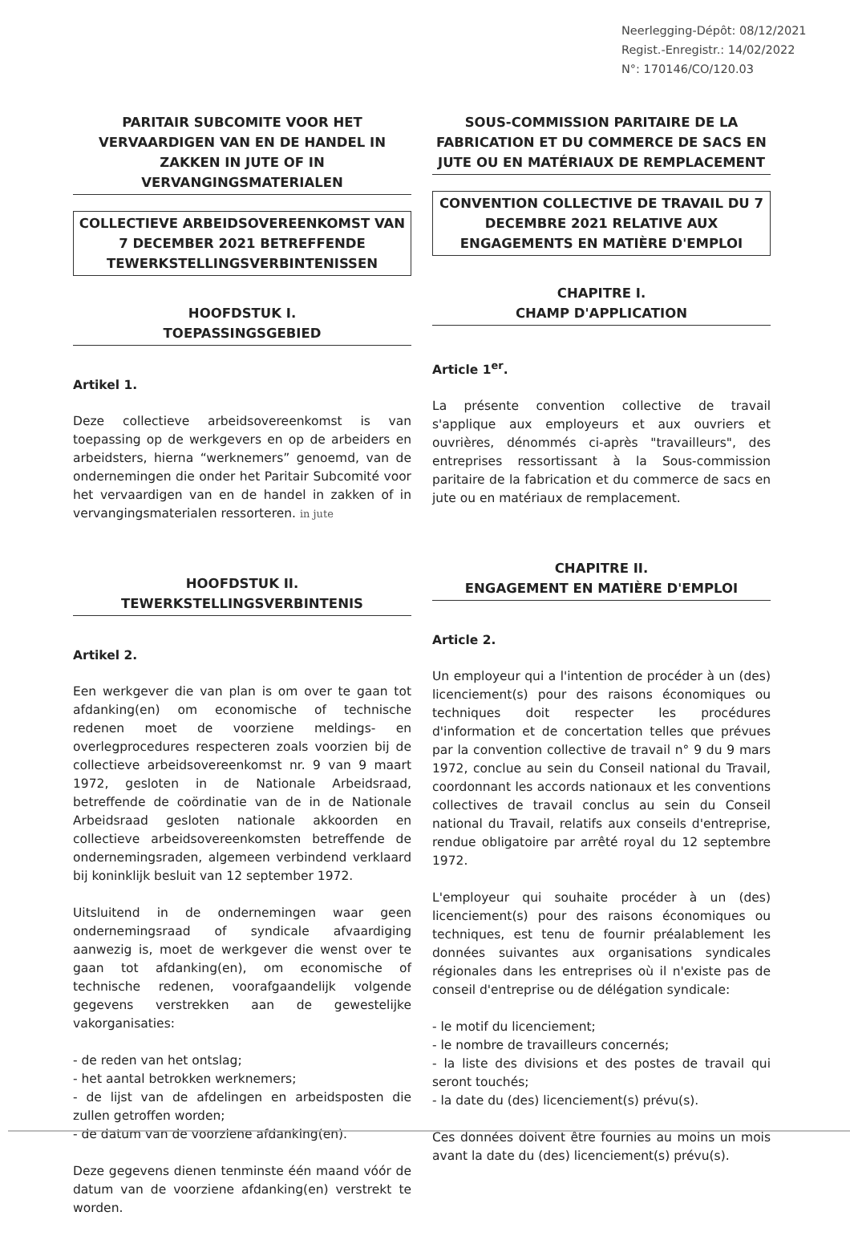Neerlegging-Dépôt: 08/12/2021
Regist.-Enregistr.: 14/02/2022
N°: 170146/CO/120.03
PARITAIR SUBCOMITE VOOR HET VERVAARDIGEN VAN EN DE HANDEL IN ZAKKEN IN JUTE OF IN VERVANGINGSMATERIALEN
COLLECTIEVE ARBEIDSOVEREENKOMST VAN 7 DECEMBER 2021 BETREFFENDE TEWERKSTELLINGSVERBINTENISSEN
HOOFDSTUK I.
TOEPASSINGSGEBIED
Artikel 1.
Deze collectieve arbeidsovereenkomst is van toepassing op de werkgevers en op de arbeiders en arbeidsters, hierna “werknemers” genoemd, van de ondernemingen die onder het Paritair Subcomité voor het vervaardigen van en de handel in zakken of in vervangingsmaterialen ressorteren. in jute
HOOFDSTUK II.
TEWERKSTELLINGSVERBINTENIS
Artikel 2.
Een werkgever die van plan is om over te gaan tot afdanking(en) om economische of technische redenen moet de voorziene meldings- en overlegprocedures respecteren zoals voorzien bij de collectieve arbeidsovereenkomst nr. 9 van 9 maart 1972, gesloten in de Nationale Arbeidsraad, betreffende de coördinatie van de in de Nationale Arbeidsraad gesloten nationale akkoorden en collectieve arbeidsovereenkomsten betreffende de ondernemingsraden, algemeen verbindend verklaard bij koninklijk besluit van 12 september 1972.
Uitsluitend in de ondernemingen waar geen ondernemingsraad of syndicale afvaardiging aanwezig is, moet de werkgever die wenst over te gaan tot afdanking(en), om economische of technische redenen, voorafgaandelijk volgende gegevens verstrekken aan de gewestelijke vakorganisaties:
- de reden van het ontslag;
- het aantal betrokken werknemers;
- de lijst van de afdelingen en arbeidsposten die zullen getroffen worden;
- de datum van de voorziene afdanking(en).
Deze gegevens dienen tenminste één maand vóór de datum van de voorziene afdanking(en) verstrekt te worden.
SOUS-COMMISSION PARITAIRE DE LA FABRICATION ET DU COMMERCE DE SACS EN JUTE OU EN MATÉRIAUX DE REMPLACEMENT
CONVENTION COLLECTIVE DE TRAVAIL DU 7 DECEMBRE 2021 RELATIVE AUX ENGAGEMENTS EN MATIÈRE D'EMPLOI
CHAPITRE I.
CHAMP D'APPLICATION
Article 1<sup>er</sup>.
La présente convention collective de travail s'applique aux employeurs et aux ouvriers et ouvrières, dénommés ci-après "travailleurs", des entreprises ressortissant à la Sous-commission paritaire de la fabrication et du commerce de sacs en jute ou en matériaux de remplacement.
CHAPITRE II.
ENGAGEMENT EN MATIÈRE D'EMPLOI
Article 2.
Un employeur qui a l'intention de procéder à un (des) licenciement(s) pour des raisons économiques ou techniques doit respecter les procédures d'information et de concertation telles que prévues par la convention collective de travail n° 9 du 9 mars 1972, conclue au sein du Conseil national du Travail, coordonnant les accords nationaux et les conventions collectives de travail conclus au sein du Conseil national du Travail, relatifs aux conseils d'entreprise, rendue obligatoire par arrêté royal du 12 septembre 1972.
L'employeur qui souhaite procéder à un (des) licenciement(s) pour des raisons économiques ou techniques, est tenu de fournir préalablement les données suivantes aux organisations syndicales régionales dans les entreprises où il n'existe pas de conseil d'entreprise ou de délégation syndicale:
- le motif du licenciement;
- le nombre de travailleurs concernés;
- la liste des divisions et des postes de travail qui seront touchés;
- la date du (des) licenciement(s) prévu(s).
Ces données doivent être fournies au moins un mois avant la date du (des) licenciement(s) prévu(s).